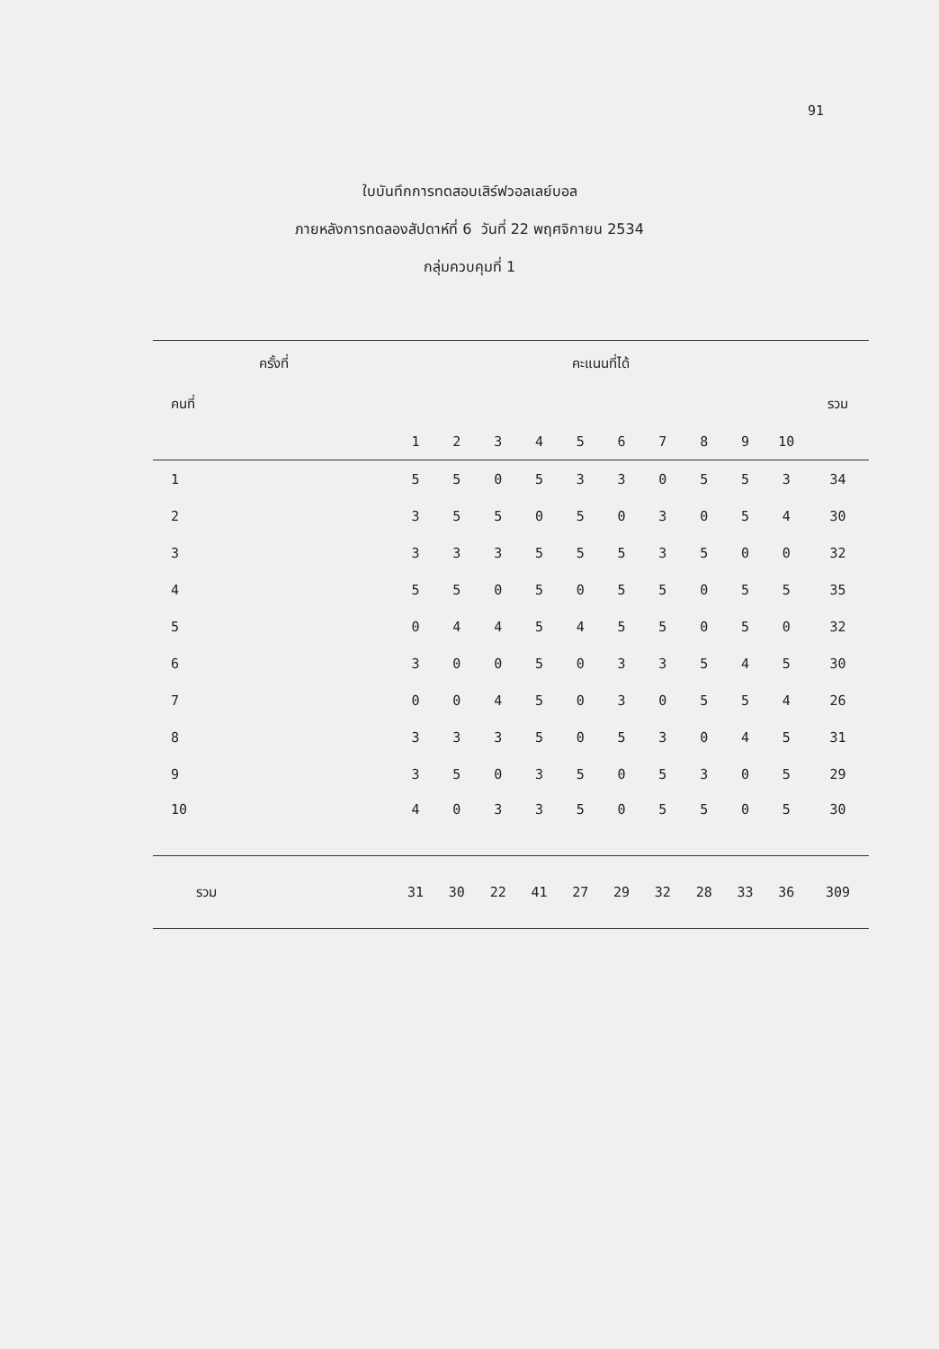91
ใบบันทึกการทดสอบเสิร์ฟวอลเลย์บอล
ภายหลังการทดลองสัปดาห์ที่ 6 วันที่ 22 พฤศจิกายน 2534
กลุ่มควบคุมที่ 1
| ครั้งที่ | | คะแนนที่ได้ | | | | | | | | | | |
| --- | --- | --- | --- | --- | --- | --- | --- | --- | --- | --- | --- | --- |
| คนที่ | | | | | | | | | | | | รวม |
| | | 1 | 2 | 3 | 4 | 5 | 6 | 7 | 8 | 9 | 10 | |
| 1 | | 5 | 5 | 0 | 5 | 3 | 3 | 0 | 5 | 5 | 3 | 34 |
| 2 | | 3 | 5 | 5 | 0 | 5 | 0 | 3 | 0 | 5 | 4 | 30 |
| 3 | | 3 | 3 | 3 | 5 | 5 | 5 | 3 | 5 | 0 | 0 | 32 |
| 4 | | 5 | 5 | 0 | 5 | 0 | 5 | 5 | 0 | 5 | 5 | 35 |
| 5 | | 0 | 4 | 4 | 5 | 4 | 5 | 5 | 0 | 5 | 0 | 32 |
| 6 | | 3 | 0 | 0 | 5 | 0 | 3 | 3 | 5 | 4 | 5 | 30 |
| 7 | | 0 | 0 | 4 | 5 | 0 | 3 | 0 | 5 | 5 | 4 | 26 |
| 8 | | 3 | 3 | 3 | 5 | 0 | 5 | 3 | 0 | 4 | 5 | 31 |
| 9 | | 3 | 5 | 0 | 3 | 5 | 0 | 5 | 3 | 0 | 5 | 29 |
| 10 | | 4 | 0 | 3 | 3 | 5 | 0 | 5 | 5 | 0 | 5 | 30 |
| รวม | | 31 | 30 | 22 | 41 | 27 | 29 | 32 | 28 | 33 | 36 | 309 |